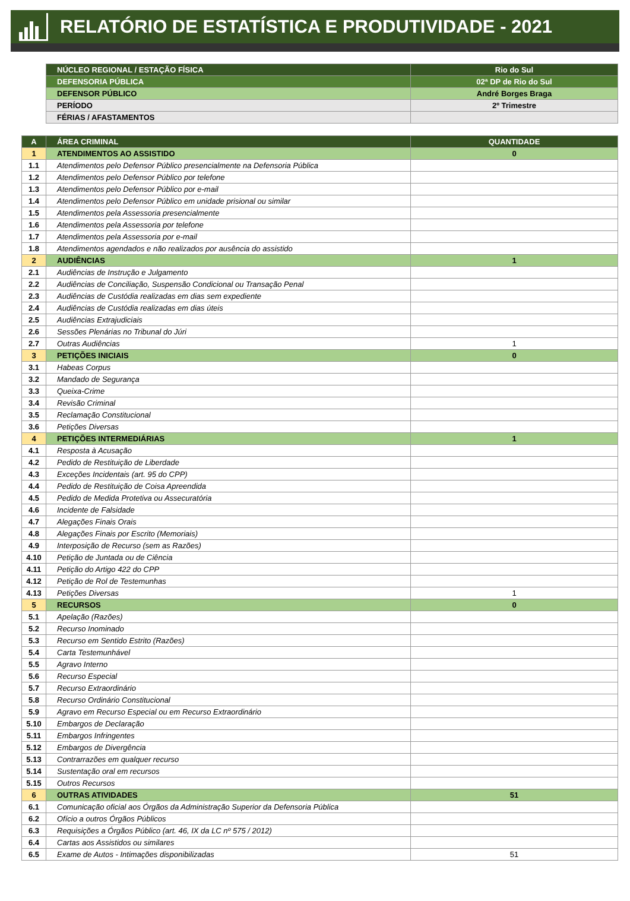RELATÓRIO DE ESTATÍSTICA E PRODUTIVIDADE - 2021
| NÚCLEO REGIONAL / ESTAÇÃO FÍSICA | Rio do Sul |
| DEFENSORIA PÚBLICA | 02ª DP de Rio do Sul |
| DEFENSOR PÚBLICO | André Borges Braga |
| PERÍODO | 2º Trimestre |
| FÉRIAS / AFASTAMENTOS | |
| A | ÁREA CRIMINAL | QUANTIDADE |
| --- | --- | --- |
| 1 | ATENDIMENTOS AO ASSISTIDO | 0 |
| 1.1 | Atendimentos pelo Defensor Público presencialmente na Defensoria Pública | |
| 1.2 | Atendimentos pelo Defensor Público por telefone | |
| 1.3 | Atendimentos pelo Defensor Público por e-mail | |
| 1.4 | Atendimentos pelo Defensor Público em unidade prisional ou similar | |
| 1.5 | Atendimentos pela Assessoria presencialmente | |
| 1.6 | Atendimentos pela Assessoria por telefone | |
| 1.7 | Atendimentos pela Assessoria por e-mail | |
| 1.8 | Atendimentos agendados e não realizados por ausência do assistido | |
| 2 | AUDIÊNCIAS | 1 |
| 2.1 | Audiências de Instrução e Julgamento | |
| 2.2 | Audiências de Conciliação, Suspensão Condicional ou Transação Penal | |
| 2.3 | Audiências de Custódia realizadas em dias sem expediente | |
| 2.4 | Audiências de Custódia realizadas em dias úteis | |
| 2.5 | Audiências Extrajudiciais | |
| 2.6 | Sessões Plenárias no Tribunal do Júri | |
| 2.7 | Outras Audiências | 1 |
| 3 | PETIÇÕES INICIAIS | 0 |
| 3.1 | Habeas Corpus | |
| 3.2 | Mandado de Segurança | |
| 3.3 | Queixa-Crime | |
| 3.4 | Revisão Criminal | |
| 3.5 | Reclamação Constitucional | |
| 3.6 | Petições Diversas | |
| 4 | PETIÇÕES INTERMEDIÁRIAS | 1 |
| 4.1 | Resposta à Acusação | |
| 4.2 | Pedido de Restituição de Liberdade | |
| 4.3 | Exceções Incidentais (art. 95 do CPP) | |
| 4.4 | Pedido de Restituição de Coisa Apreendida | |
| 4.5 | Pedido de Medida Protetiva ou Assecuratória | |
| 4.6 | Incidente de Falsidade | |
| 4.7 | Alegações Finais Orais | |
| 4.8 | Alegações Finais por Escrito (Memoriais) | |
| 4.9 | Interposição de Recurso (sem as Razões) | |
| 4.10 | Petição de Juntada ou de Ciência | |
| 4.11 | Petição do Artigo 422 do CPP | |
| 4.12 | Petição de Rol de Testemunhas | |
| 4.13 | Petições Diversas | 1 |
| 5 | RECURSOS | 0 |
| 5.1 | Apelação (Razões) | |
| 5.2 | Recurso Inominado | |
| 5.3 | Recurso em Sentido Estrito (Razões) | |
| 5.4 | Carta Testemunhável | |
| 5.5 | Agravo Interno | |
| 5.6 | Recurso Especial | |
| 5.7 | Recurso Extraordinário | |
| 5.8 | Recurso Ordinário Constitucional | |
| 5.9 | Agravo em Recurso Especial ou em Recurso Extraordinário | |
| 5.10 | Embargos de Declaração | |
| 5.11 | Embargos Infringentes | |
| 5.12 | Embargos de Divergência | |
| 5.13 | Contrarrazões em qualquer recurso | |
| 5.14 | Sustentação oral em recursos | |
| 5.15 | Outros Recursos | |
| 6 | OUTRAS ATIVIDADES | 51 |
| 6.1 | Comunicação oficial aos Órgãos da Administração Superior da Defensoria Pública | |
| 6.2 | Ofício a outros Órgãos Públicos | |
| 6.3 | Requisições a Órgãos Público (art. 46, IX da LC nº 575 / 2012) | |
| 6.4 | Cartas aos Assistidos ou similares | |
| 6.5 | Exame de Autos - Intimações disponibilizadas | 51 |